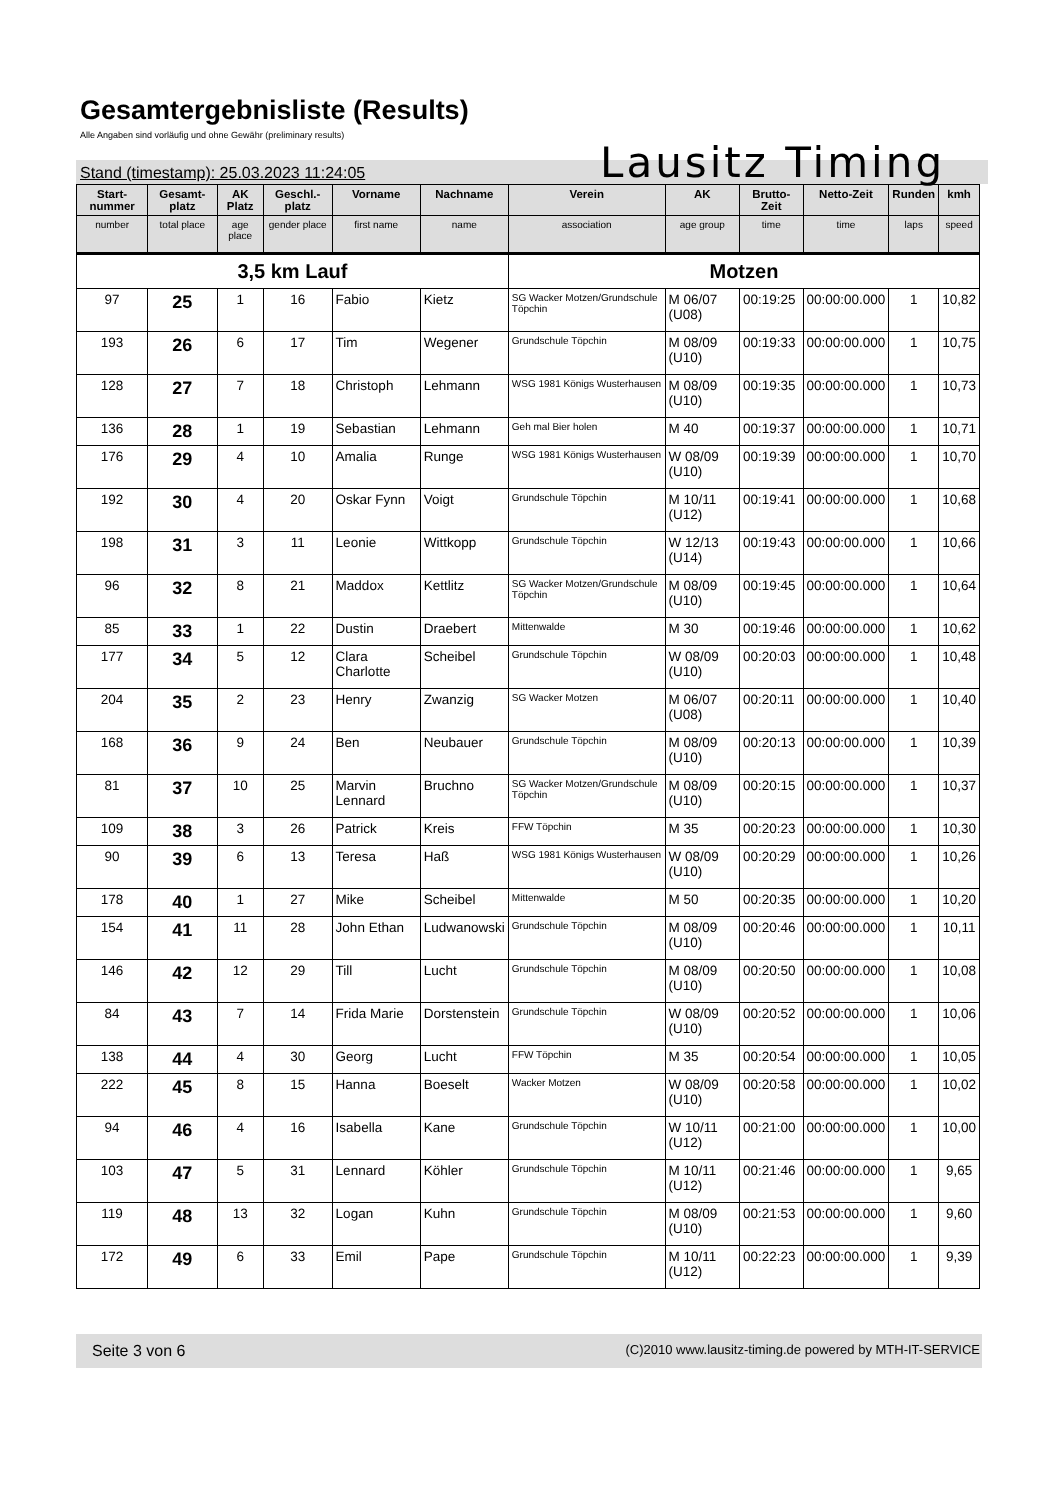Gesamtergebnisliste (Results)
Alle Angaben sind vorläufig und ohne Gewähr (preliminary results)
Lausitz Timing
Stand (timestamp): 25.03.2023 11:24:05
| Start-nummer | Gesamt-platz | AK Platz | Geschl.-platz | Vorname | Nachname | Verein | AK | Brutto-Zeit | Netto-Zeit | Runden | kmh |
| --- | --- | --- | --- | --- | --- | --- | --- | --- | --- | --- | --- |
| number | total place | age place | gender place | first name | name | association | age group | time | time | laps | speed |
| 3,5 km Lauf | | | | | | Motzen | | | | | |
| 97 | 25 | 1 | 16 | Fabio | Kietz | SG Wacker Motzen/Grundschule Töpchin | M 06/07 (U08) | 00:19:25 | 00:00:00.000 | 1 | 10,82 |
| 193 | 26 | 6 | 17 | Tim | Wegener | Grundschule Töpchin | M 08/09 (U10) | 00:19:33 | 00:00:00.000 | 1 | 10,75 |
| 128 | 27 | 7 | 18 | Christoph | Lehmann | WSG 1981 Königs Wusterhausen | M 08/09 (U10) | 00:19:35 | 00:00:00.000 | 1 | 10,73 |
| 136 | 28 | 1 | 19 | Sebastian | Lehmann | Geh mal Bier holen | M 40 | 00:19:37 | 00:00:00.000 | 1 | 10,71 |
| 176 | 29 | 4 | 10 | Amalia | Runge | WSG 1981 Königs Wusterhausen | W 08/09 (U10) | 00:19:39 | 00:00:00.000 | 1 | 10,70 |
| 192 | 30 | 4 | 20 | Oskar Fynn | Voigt | Grundschule Töpchin | M 10/11 (U12) | 00:19:41 | 00:00:00.000 | 1 | 10,68 |
| 198 | 31 | 3 | 11 | Leonie | Wittkopp | Grundschule Töpchin | W 12/13 (U14) | 00:19:43 | 00:00:00.000 | 1 | 10,66 |
| 96 | 32 | 8 | 21 | Maddox | Kettlitz | SG Wacker Motzen/Grundschule Töpchin | M 08/09 (U10) | 00:19:45 | 00:00:00.000 | 1 | 10,64 |
| 85 | 33 | 1 | 22 | Dustin | Draebert | Mittenwalde | M 30 | 00:19:46 | 00:00:00.000 | 1 | 10,62 |
| 177 | 34 | 5 | 12 | Clara Charlotte | Scheibel | Grundschule Töpchin | W 08/09 (U10) | 00:20:03 | 00:00:00.000 | 1 | 10,48 |
| 204 | 35 | 2 | 23 | Henry | Zwanzig | SG Wacker Motzen | M 06/07 (U08) | 00:20:11 | 00:00:00.000 | 1 | 10,40 |
| 168 | 36 | 9 | 24 | Ben | Neubauer | Grundschule Töpchin | M 08/09 (U10) | 00:20:13 | 00:00:00.000 | 1 | 10,39 |
| 81 | 37 | 10 | 25 | Marvin Lennard | Bruchno | SG Wacker Motzen/Grundschule Töpchin | M 08/09 (U10) | 00:20:15 | 00:00:00.000 | 1 | 10,37 |
| 109 | 38 | 3 | 26 | Patrick | Kreis | FFW Töpchin | M 35 | 00:20:23 | 00:00:00.000 | 1 | 10,30 |
| 90 | 39 | 6 | 13 | Teresa | Haß | WSG 1981 Königs Wusterhausen | W 08/09 (U10) | 00:20:29 | 00:00:00.000 | 1 | 10,26 |
| 178 | 40 | 1 | 27 | Mike | Scheibel | Mittenwalde | M 50 | 00:20:35 | 00:00:00.000 | 1 | 10,20 |
| 154 | 41 | 11 | 28 | John Ethan | Ludwanowski | Grundschule Töpchin | M 08/09 (U10) | 00:20:46 | 00:00:00.000 | 1 | 10,11 |
| 146 | 42 | 12 | 29 | Till | Lucht | Grundschule Töpchin | M 08/09 (U10) | 00:20:50 | 00:00:00.000 | 1 | 10,08 |
| 84 | 43 | 7 | 14 | Frida Marie | Dorstenstein | Grundschule Töpchin | W 08/09 (U10) | 00:20:52 | 00:00:00.000 | 1 | 10,06 |
| 138 | 44 | 4 | 30 | Georg | Lucht | FFW Töpchin | M 35 | 00:20:54 | 00:00:00.000 | 1 | 10,05 |
| 222 | 45 | 8 | 15 | Hanna | Boeselt | Wacker Motzen | W 08/09 (U10) | 00:20:58 | 00:00:00.000 | 1 | 10,02 |
| 94 | 46 | 4 | 16 | Isabella | Kane | Grundschule Töpchin | W 10/11 (U12) | 00:21:00 | 00:00:00.000 | 1 | 10,00 |
| 103 | 47 | 5 | 31 | Lennard | Köhler | Grundschule Töpchin | M 10/11 (U12) | 00:21:46 | 00:00:00.000 | 1 | 9,65 |
| 119 | 48 | 13 | 32 | Logan | Kuhn | Grundschule Töpchin | M 08/09 (U10) | 00:21:53 | 00:00:00.000 | 1 | 9,60 |
| 172 | 49 | 6 | 33 | Emil | Pape | Grundschule Töpchin | M 10/11 (U12) | 00:22:23 | 00:00:00.000 | 1 | 9,39 |
Seite 3 von 6 (C)2010 www.lausitz-timing.de powered by MTH-IT-SERVICE